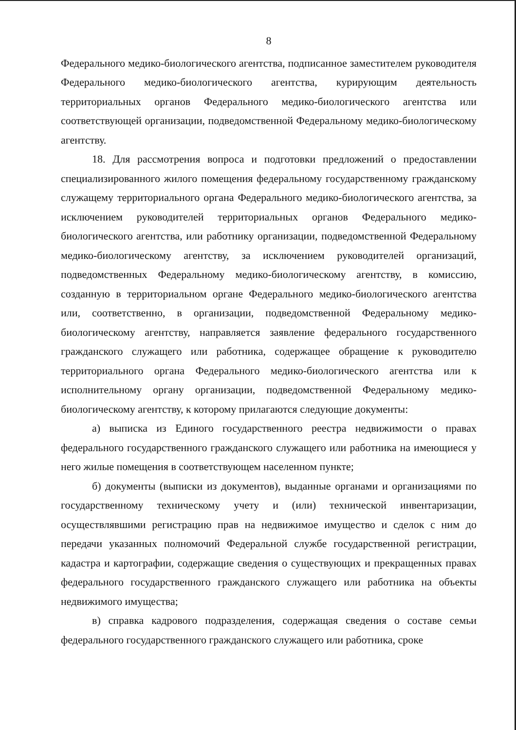8
Федерального медико-биологического агентства, подписанное заместителем руководителя Федерального медико-биологического агентства, курирующим деятельность территориальных органов Федерального медико-биологического агентства или соответствующей организации, подведомственной Федеральному медико-биологическому агентству.
18. Для рассмотрения вопроса и подготовки предложений о предоставлении специализированного жилого помещения федеральному государственному гражданскому служащему территориального органа Федерального медико-биологического агентства, за исключением руководителей территориальных органов Федерального медико-биологического агентства, или работнику организации, подведомственной Федеральному медико-биологическому агентству, за исключением руководителей организаций, подведомственных Федеральному медико-биологическому агентству, в комиссию, созданную в территориальном органе Федерального медико-биологического агентства или, соответственно, в организации, подведомственной Федеральному медико-биологическому агентству, направляется заявление федерального государственного гражданского служащего или работника, содержащее обращение к руководителю территориального органа Федерального медико-биологического агентства или к исполнительному органу организации, подведомственной Федеральному медико-биологическому агентству, к которому прилагаются следующие документы:
а) выписка из Единого государственного реестра недвижимости о правах федерального государственного гражданского служащего или работника на имеющиеся у него жилые помещения в соответствующем населенном пункте;
б) документы (выписки из документов), выданные органами и организациями по государственному техническому учету и (или) технической инвентаризации, осуществлявшими регистрацию прав на недвижимое имущество и сделок с ним до передачи указанных полномочий Федеральной службе государственной регистрации, кадастра и картографии, содержащие сведения о существующих и прекращенных правах федерального государственного гражданского служащего или работника на объекты недвижимого имущества;
в) справка кадрового подразделения, содержащая сведения о составе семьи федерального государственного гражданского служащего или работника, сроке